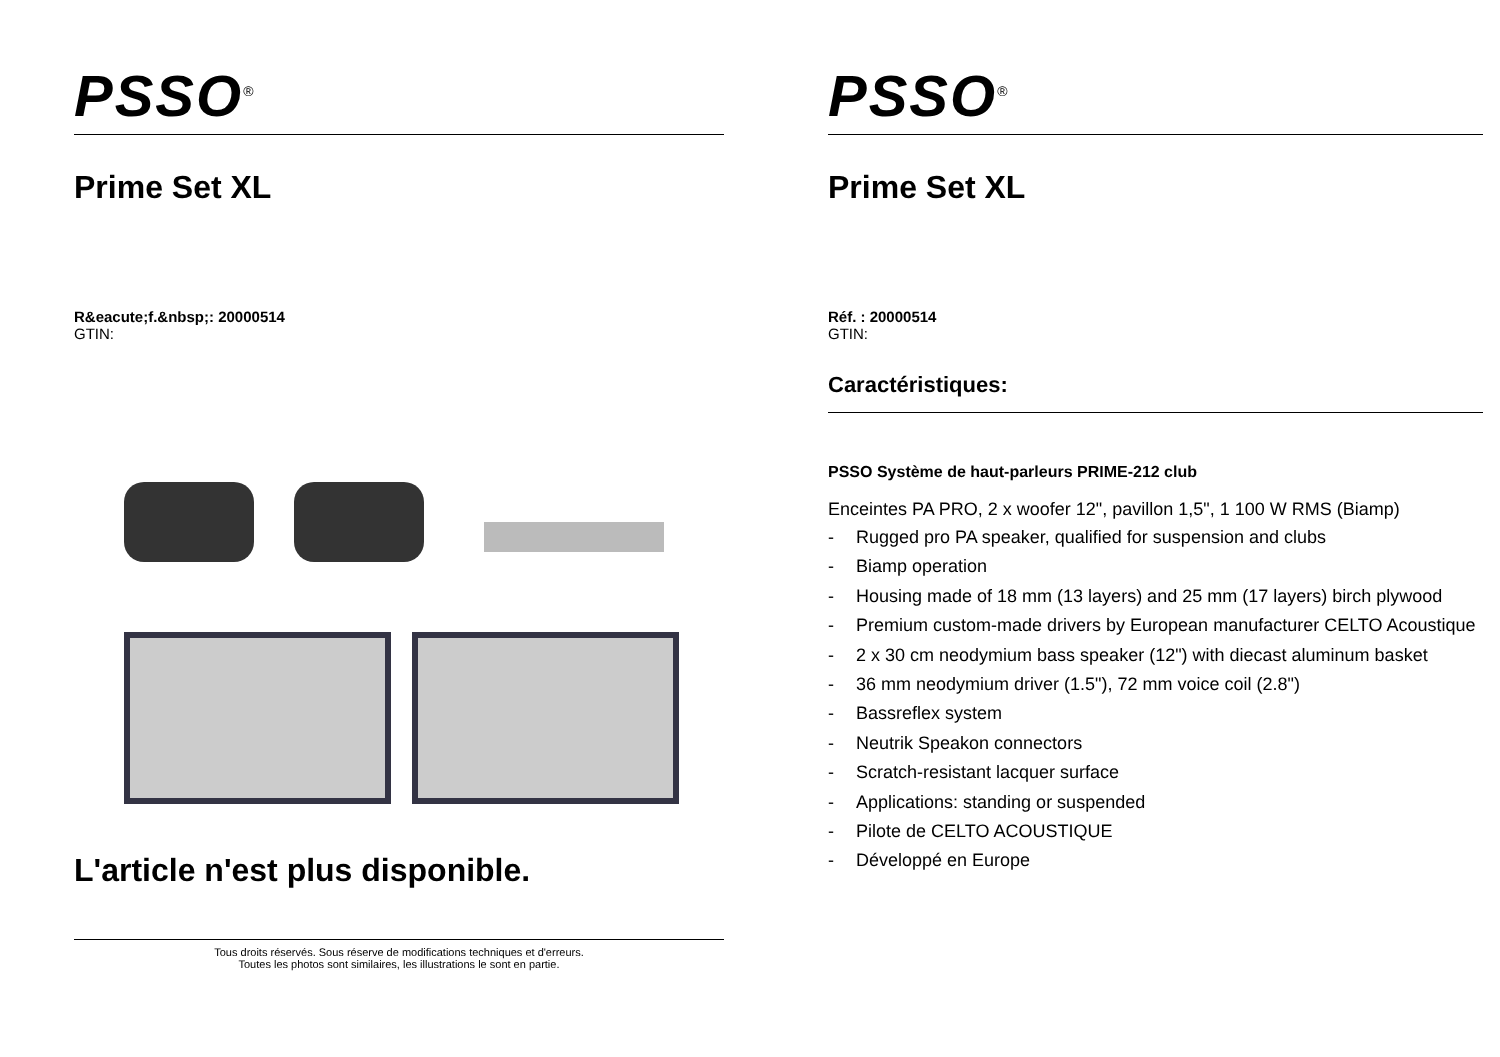PSSO<sup>®</sup>
Prime Set XL
R&eacute;f.&nbsp;: 20000514
GTIN:
L'article n'est plus disponible.
Tous droits réservés. Sous réserve de modifications techniques et d'erreurs.
Toutes les photos sont similaires, les illustrations le sont en partie.
PSSO<sup>®</sup>
Prime Set XL
Réf. : 20000514
GTIN:
Caractéristiques:
PSSO Système de haut-parleurs PRIME-212 club
Enceintes PA PRO, 2 x woofer 12", pavillon 1,5", 1 100 W RMS (Biamp)
- Rugged pro PA speaker, qualified for suspension and clubs
- Biamp operation
- Housing made of 18 mm (13 layers) and 25 mm (17 layers) birch plywood
- Premium custom-made drivers by European manufacturer CELTO Acoustique
- 2 x 30 cm neodymium bass speaker (12") with diecast aluminum basket
- 36 mm neodymium driver (1.5"), 72 mm voice coil (2.8")
- Bassreflex system
- Neutrik Speakon connectors
- Scratch-resistant lacquer surface
- Applications: standing or suspended
- Pilote de CELTO ACOUSTIQUE
- Développé en Europe